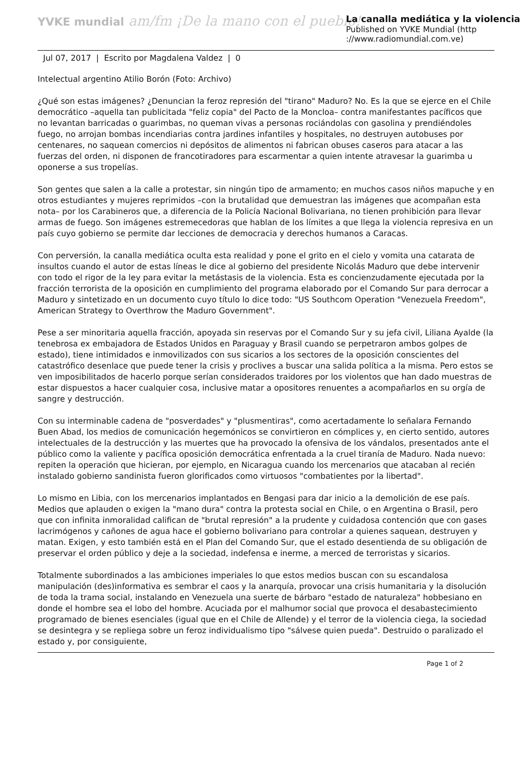YVKE mundial am/fm ¡De la mano con el pueblo!
La canalla mediática y la violencia
Published on YVKE Mundial (http
://www.radiomundial.com.ve)
Jul 07, 2017 | Escrito por Magdalena Valdez | 0
Intelectual argentino Atilio Borón (Foto: Archivo)
¿Qué son estas imágenes? ¿Denuncian la feroz represión del "tirano" Maduro? No. Es la que se ejerce en el Chile democrático –aquella tan publicitada "feliz copia" del Pacto de la Moncloa– contra manifestantes pacíficos que no levantan barricadas o guarimbas, no queman vivas a personas rociándolas con gasolina y prendiéndoles fuego, no arrojan bombas incendiarias contra jardines infantiles y hospitales, no destruyen autobuses por centenares, no saquean comercios ni depósitos de alimentos ni fabrican obuses caseros para atacar a las fuerzas del orden, ni disponen de francotiradores para escarmentar a quien intente atravesar la guarimba u oponerse a sus tropelías.
Son gentes que salen a la calle a protestar, sin ningún tipo de armamento; en muchos casos niños mapuche y en otros estudiantes y mujeres reprimidos –con la brutalidad que demuestran las imágenes que acompañan esta nota– por los Carabineros que, a diferencia de la Policía Nacional Bolivariana, no tienen prohibición para llevar armas de fuego. Son imágenes estremecedoras que hablan de los límites a que llega la violencia represiva en un país cuyo gobierno se permite dar lecciones de democracia y derechos humanos a Caracas.
Con perversión, la canalla mediática oculta esta realidad y pone el grito en el cielo y vomita una catarata de insultos cuando el autor de estas líneas le dice al gobierno del presidente Nicolás Maduro que debe intervenir con todo el rigor de la ley para evitar la metástasis de la violencia. Esta es concienzudamente ejecutada por la fracción terrorista de la oposición en cumplimiento del programa elaborado por el Comando Sur para derrocar a Maduro y sintetizado en un documento cuyo título lo dice todo: "US Southcom Operation "Venezuela Freedom", American Strategy to Overthrow the Maduro Government".
Pese a ser minoritaria aquella fracción, apoyada sin reservas por el Comando Sur y su jefa civil, Liliana Ayalde (la tenebrosa ex embajadora de Estados Unidos en Paraguay y Brasil cuando se perpetraron ambos golpes de estado), tiene intimidados e inmovilizados con sus sicarios a los sectores de la oposición conscientes del catastrófico desenlace que puede tener la crisis y proclives a buscar una salida política a la misma. Pero estos se ven imposibilitados de hacerlo porque serían considerados traidores por los violentos que han dado muestras de estar dispuestos a hacer cualquier cosa, inclusive matar a opositores renuentes a acompañarlos en su orgía de sangre y destrucción.
Con su interminable cadena de "posverdades" y "plusmentiras", como acertadamente lo señalara Fernando Buen Abad, los medios de comunicación hegemónicos se convirtieron en cómplices y, en cierto sentido, autores intelectuales de la destrucción y las muertes que ha provocado la ofensiva de los vándalos, presentados ante el público como la valiente y pacífica oposición democrática enfrentada a la cruel tiranía de Maduro. Nada nuevo: repiten la operación que hicieran, por ejemplo, en Nicaragua cuando los mercenarios que atacaban al recién instalado gobierno sandinista fueron glorificados como virtuosos "combatientes por la libertad".
Lo mismo en Libia, con los mercenarios implantados en Bengasi para dar inicio a la demolición de ese país. Medios que aplauden o exigen la "mano dura" contra la protesta social en Chile, o en Argentina o Brasil, pero que con infinita inmoralidad califican de "brutal represión" a la prudente y cuidadosa contención que con gases lacrimógenos y cañones de agua hace el gobierno bolivariano para controlar a quienes saquean, destruyen y matan. Exigen, y esto también está en el Plan del Comando Sur, que el estado desentienda de su obligación de preservar el orden público y deje a la sociedad, indefensa e inerme, a merced de terroristas y sicarios.
Totalmente subordinados a las ambiciones imperiales lo que estos medios buscan con su escandalosa manipulación (des)informativa es sembrar el caos y la anarquía, provocar una crisis humanitaria y la disolución de toda la trama social, instalando en Venezuela una suerte de bárbaro "estado de naturaleza" hobbesiano en donde el hombre sea el lobo del hombre. Acuciada por el malhumor social que provoca el desabastecimiento programado de bienes esenciales (igual que en el Chile de Allende) y el terror de la violencia ciega, la sociedad se desintegra y se repliega sobre un feroz individualismo tipo "sálvese quien pueda". Destruido o paralizado el estado y, por consiguiente,
Page 1 of 2